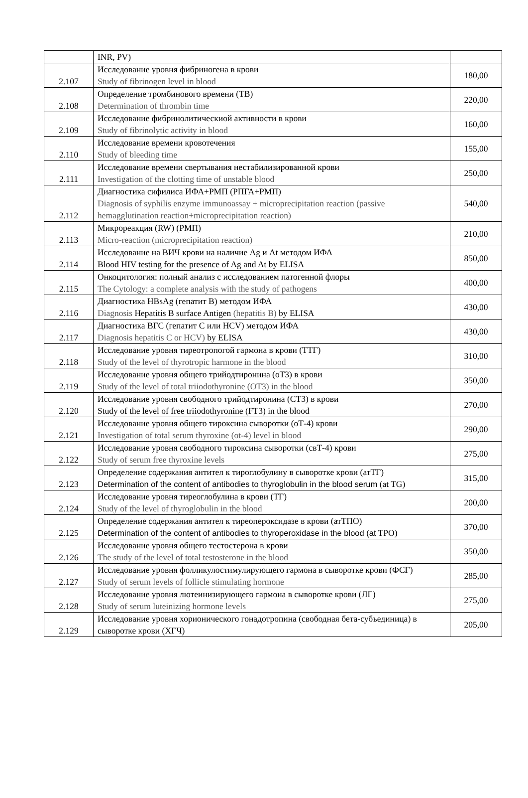| | INR, PV) | |
| 2.107 | Исследование уровня фибриногена в крови Study of fibrinogen level in blood | 180,00 |
| 2.108 | Определение тромбинового времени (ТВ) Determination of thrombin time | 220,00 |
| 2.109 | Исследование фибринолитическиой активности в крови Study of fibrinolytic activity in blood | 160,00 |
| 2.110 | Исследование времени кровотечения Study of bleeding time | 155,00 |
| 2.111 | Исследование времени свертывания нестабилизированной крови Investigation of the clotting time of unstable blood | 250,00 |
| 2.112 | Диагностика сифилиса ИФА+РМП (РПГА+РМП) Diagnosis of syphilis enzyme immunoassay + microprecipitation reaction (passive hemagglutination reaction+microprecipitation reaction) | 540,00 |
| 2.113 | Микрореакция (RW) (РМП) Micro-reaction (microprecipitation reaction) | 210,00 |
| 2.114 | Исследование на ВИЧ крови на наличие Ag и At методом ИФА Blood HIV testing for the presence of Ag and At by ELISA | 850,00 |
| 2.115 | Онкоцитология: полный анализ с исследованием патогенной флоры The Cytology: a complete analysis with the study of pathogens | 400,00 |
| 2.116 | Диагностика HBsAg (гепатит В) методом ИФА Diagnosis Hepatitis B surface Antigen (hepatitis B) by ELISA | 430,00 |
| 2.117 | Диагностика ВГС (гепатит С или HCV) методом ИФА Diagnosis hepatitis C or HCV) by ELISA | 430,00 |
| 2.118 | Исследование уровня тиреотропогой гармона в крови (ТТГ) Study of the level of thyrotropic harmone in the blood | 310,00 |
| 2.119 | Исследование уровня общего трийодтиронина (оТ3) в крови Study of the level of total triiodothyronine (OT3) in the blood | 350,00 |
| 2.120 | Исследование уровня свободного трийодтиронина (СТ3) в крови Study of the level of free triiodothyronine (FT3) in the blood | 270,00 |
| 2.121 | Исследование уровня общего тироксина сыворотки (оТ-4) крови Investigation of total serum thyroxine (ot-4) level in blood | 290,00 |
| 2.122 | Исследование уровня свободного тироксина сыворотки (свТ-4) крови Study of serum free thyroxine levels | 275,00 |
| 2.123 | Определение содержания антител к тироглобулину в сыворотке крови (атТГ) Determination of the content of antibodies to thyroglobulin in the blood serum (at TG) | 315,00 |
| 2.124 | Исследование уровня тиреоглобулина в крови (ТГ) Study of the level of thyroglobulin in the blood | 200,00 |
| 2.125 | Определение содержания антител к тиреопероксидазе в крови (атТПО) Determination of the content of antibodies to thyroperoxidase in the blood (at TPO) | 370,00 |
| 2.126 | Исследование уровня общего тестостерона в крови The study of the level of total testosterone in the blood | 350,00 |
| 2.127 | Исследование уровня фолликулостимулирующего гармона в сыворотке крови (ФСГ) Study of serum levels of follicle stimulating hormone | 285,00 |
| 2.128 | Исследование уровня лютеинизирующего гармона в сыворотке крови (ЛГ) Study of serum luteinizing hormone levels | 275,00 |
| 2.129 | Исследование уровня хорионического гонадотропина (свободная бета-субъединица) в сыворотке крови (ХГЧ) | 205,00 |